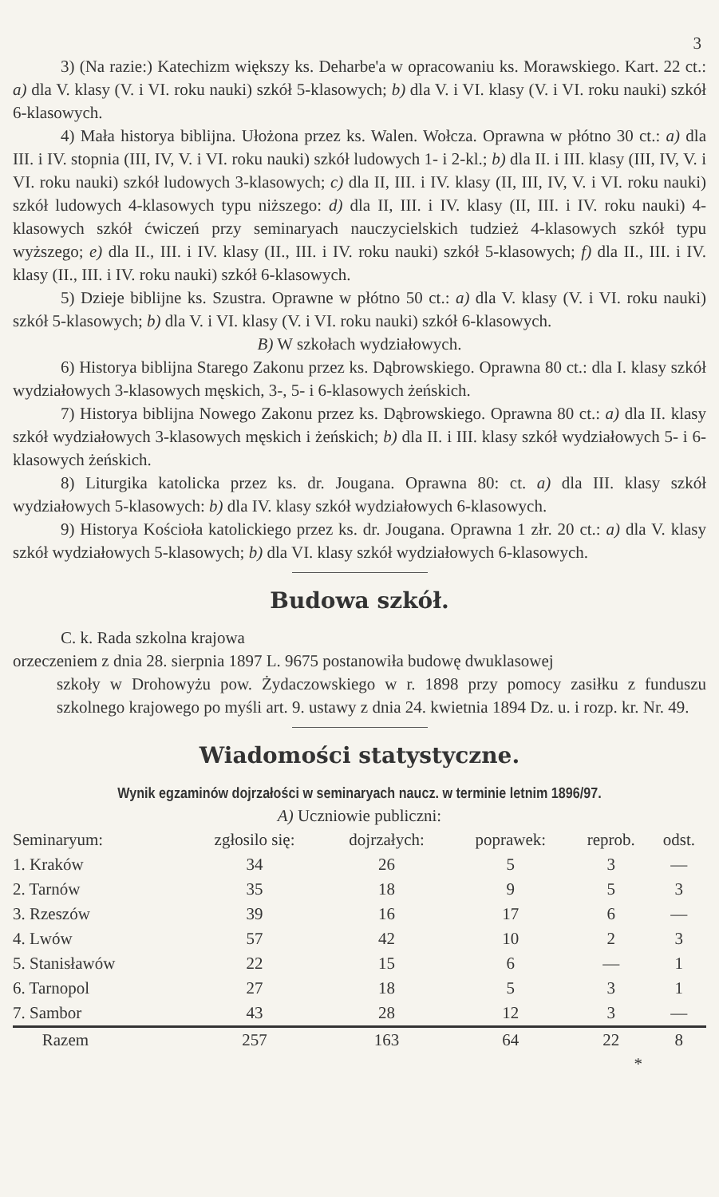3
3) (Na razie:) Katechizm większy ks. Deharbe'a w opracowaniu ks. Morawskiego. Kart. 22 ct.: a) dla V. klasy (V. i VI. roku nauki) szkół 5-klasowych; b) dla V. i VI. klasy (V. i VI. roku nauki) szkół 6-klasowych.
4) Mała historya biblijna. Ułożona przez ks. Walen. Wołcza. Oprawna w płótno 30 ct.: a) dla III. i IV. stopnia (III, IV, V. i VI. roku nauki) szkół ludowych 1- i 2-kl.; b) dla II. i III. klasy (III, IV, V. i VI. roku nauki) szkół ludowych 3-klasowych; c) dla II, III. i IV. klasy (II, III, IV, V. i VI. roku nauki) szkół ludowych 4-klasowych typu niższego: d) dla II, III. i IV. klasy (II, III. i IV. roku nauki) 4-klasowych szkół ćwiczeń przy seminaryach nauczycielskich tudzież 4-klasowych szkół typu wyższego; e) dla II., III. i IV. klasy (II., III. i IV. roku nauki) szkół 5-klasowych; f) dla II., III. i IV. klasy (II., III. i IV. roku nauki) szkół 6-klasowych.
5) Dzieje biblijne ks. Szustra. Oprawne w płótno 50 ct.: a) dla V. klasy (V. i VI. roku nauki) szkół 5-klasowych; b) dla V. i VI. klasy (V. i VI. roku nauki) szkół 6-klasowych.
B) W szkołach wydziałowych.
6) Historya biblijna Starego Zakonu przez ks. Dąbrowskiego. Oprawna 80 ct.: dla I. klasy szkół wydziałowych 3-klasowych męskich, 3-, 5- i 6-klasowych żeńskich.
7) Historya biblijna Nowego Zakonu przez ks. Dąbrowskiego. Oprawna 80 ct.: a) dla II. klasy szkół wydziałowych 3-klasowych męskich i żeńskich; b) dla II. i III. klasy szkół wydziałowych 5- i 6-klasowych żeńskich.
8) Liturgika katolicka przez ks. dr. Jougana. Oprawna 80: ct. a) dla III. klasy szkół wydziałowych 5-klasowych: b) dla IV. klasy szkół wydziałowych 6-klasowych.
9) Historya Kościoła katolickiego przez ks. dr. Jougana. Oprawna 1 złr. 20 ct.: a) dla V. klasy szkół wydziałowych 5-klasowych; b) dla VI. klasy szkół wydziałowych 6-klasowych.
Budowa szkół.
C. k. Rada szkolna krajowa
orzeczeniem z dnia 28. sierpnia 1897 L. 9675 postanowiła budowę dwuklasowej
szkoły w Drohowyżu pow. Żydaczowskiego w r. 1898 przy pomocy zasiłku z funduszu szkolnego krajowego po myśli art. 9. ustawy z dnia 24. kwietnia 1894 Dz. u. i rozp. kr. Nr. 49.
Wiadomości statystyczne.
Wynik egzaminów dojrzałości w seminaryach naucz. w terminie letnim 1896/97.
A) Uczniowie publiczni:
| Seminaryum: | zgłosilo się: | dojrzałych: | poprawek: | reprob. | odst. |
| --- | --- | --- | --- | --- | --- |
| 1. Kraków | 34 | 26 | 5 | 3 | — |
| 2. Tarnów | 35 | 18 | 9 | 5 | 3 |
| 3. Rzeszów | 39 | 16 | 17 | 6 | — |
| 4. Lwów | 57 | 42 | 10 | 2 | 3 |
| 5. Stanisławów | 22 | 15 | 6 | — | 1 |
| 6. Tarnopol | 27 | 18 | 5 | 3 | 1 |
| 7. Sambor | 43 | 28 | 12 | 3 | — |
| Razem | 257 | 163 | 64 | 22 | 8 |
*